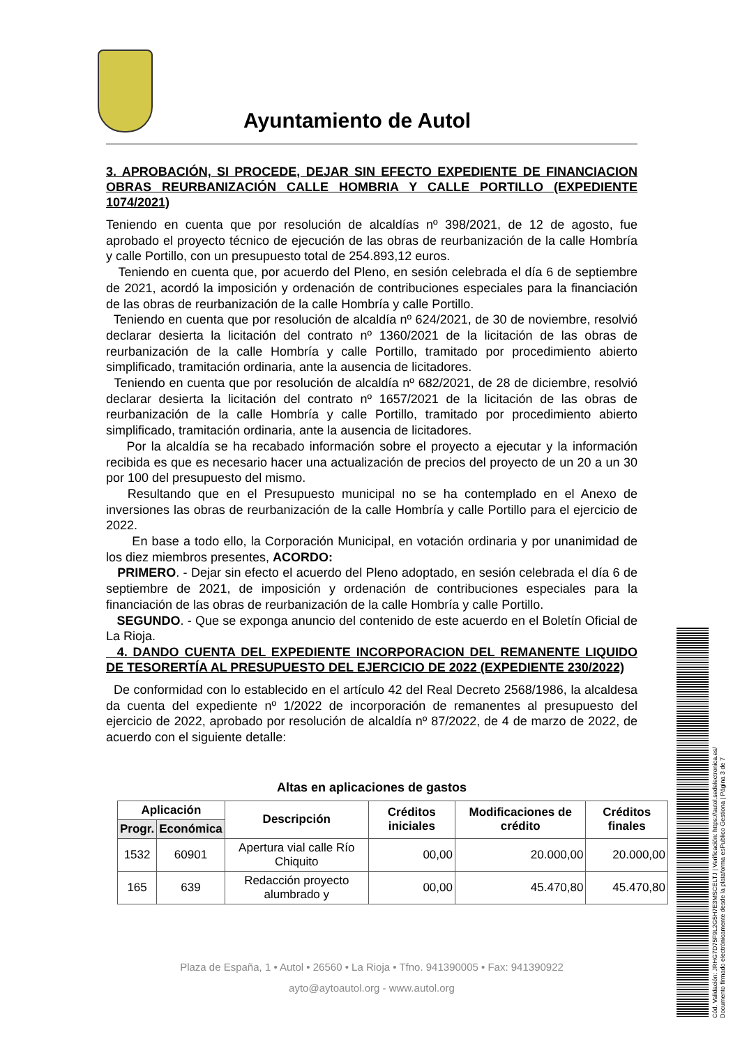Ayuntamiento de Autol
3. APROBACIÓN, SI PROCEDE, DEJAR SIN EFECTO EXPEDIENTE DE FINANCIACION OBRAS REURBANIZACIÓN CALLE HOMBRIA Y CALLE PORTILLO (EXPEDIENTE 1074/2021)
Teniendo en cuenta que por resolución de alcaldías nº 398/2021, de 12 de agosto, fue aprobado el proyecto técnico de ejecución de las obras de reurbanización de la calle Hombría y calle Portillo, con un presupuesto total de 254.893,12 euros.
Teniendo en cuenta que, por acuerdo del Pleno, en sesión celebrada el día 6 de septiembre de 2021, acordó la imposición y ordenación de contribuciones especiales para la financiación de las obras de reurbanización de la calle Hombría y calle Portillo.
Teniendo en cuenta que por resolución de alcaldía nº 624/2021, de 30 de noviembre, resolvió declarar desierta la licitación del contrato nº 1360/2021 de la licitación de las obras de reurbanización de la calle Hombría y calle Portillo, tramitado por procedimiento abierto simplificado, tramitación ordinaria, ante la ausencia de licitadores.
Teniendo en cuenta que por resolución de alcaldía nº 682/2021, de 28 de diciembre, resolvió declarar desierta la licitación del contrato nº 1657/2021 de la licitación de las obras de reurbanización de la calle Hombría y calle Portillo, tramitado por procedimiento abierto simplificado, tramitación ordinaria, ante la ausencia de licitadores.
Por la alcaldía se ha recabado información sobre el proyecto a ejecutar y la información recibida es que es necesario hacer una actualización de precios del proyecto de un 20 a un 30 por 100 del presupuesto del mismo.
Resultando que en el Presupuesto municipal no se ha contemplado en el Anexo de inversiones las obras de reurbanización de la calle Hombría y calle Portillo para el ejercicio de 2022.
En base a todo ello, la Corporación Municipal, en votación ordinaria y por unanimidad de los diez miembros presentes, ACORDO:
PRIMERO. - Dejar sin efecto el acuerdo del Pleno adoptado, en sesión celebrada el día 6 de septiembre de 2021, de imposición y ordenación de contribuciones especiales para la financiación de las obras de reurbanización de la calle Hombría y calle Portillo.
SEGUNDO. - Que se exponga anuncio del contenido de este acuerdo en el Boletín Oficial de La Rioja.
4. DANDO CUENTA DEL EXPEDIENTE INCORPORACION DEL REMANENTE LIQUIDO DE TESORERTÍA AL PRESUPUESTO DEL EJERCICIO DE 2022 (EXPEDIENTE 230/2022)
De conformidad con lo establecido en el artículo 42 del Real Decreto 2568/1986, la alcaldesa da cuenta del expediente nº 1/2022 de incorporación de remanentes al presupuesto del ejercicio de 2022, aprobado por resolución de alcaldía nº 87/2022, de 4 de marzo de 2022, de acuerdo con el siguiente detalle:
Altas en aplicaciones de gastos
| Aplicación | | Descripción | Créditos iniciales | Modificaciones de crédito | Créditos finales |
| --- | --- | --- | --- | --- | --- |
| Progr. | Económica | | | | |
| 1532 | 60901 | Apertura vial calle Río Chiquito | 00,00 | 20.000,00 | 20.000,00 |
| 165 | 639 | Redacción proyecto alumbrado y | 00,00 | 45.470,80 | 45.470,80 |
Plaza de España, 1 • Autol • 26560 • La Rioja • Tfno. 941390005 • Fax: 941390922
ayto@aytoautol.org - www.autol.org
Cód. Validación: JRHG7D75F9L2G5H7E3MSCELTJ | Verificación: https://autol.sedelectronica.es/
Documento firmado electrónicamente desde la plataforma esPublico Gestiona | Página 3 de 7